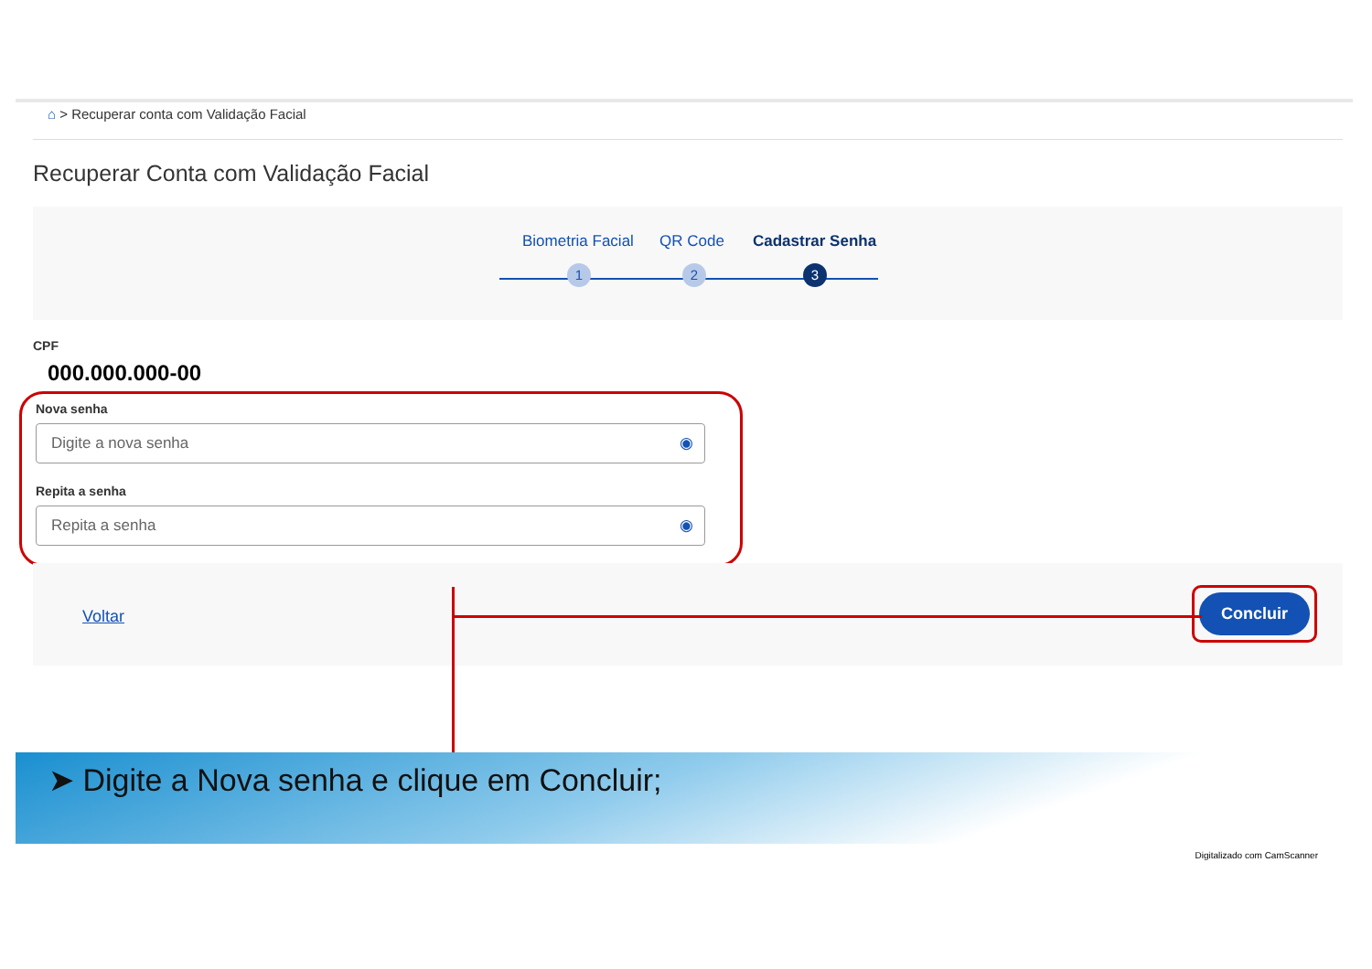⌂ > Recuperar conta com Validação Facial
Recuperar Conta com Validação Facial
Biometria Facial QR Code Cadastrar Senha
1 2 3
CPF
000.000.000-00
Nova senha
Digite a nova senha ◉
Repita a senha
Repita a senha ◉
Voltar
Concluir
➤ Digite a Nova senha e clique em Concluir;
Digitalizado com CamScanner